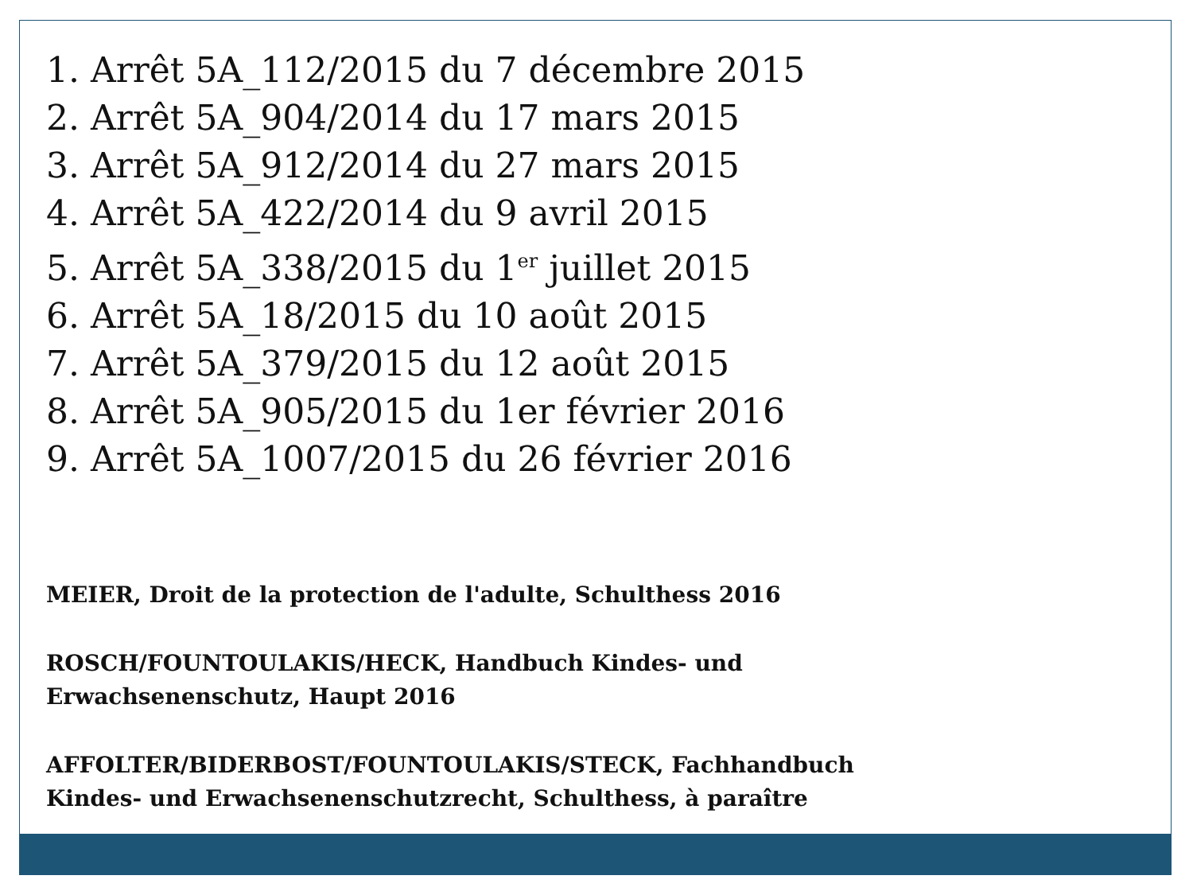1. Arrêt 5A_112/2015 du 7 décembre 2015
2. Arrêt 5A_904/2014 du 17 mars 2015
3. Arrêt 5A_912/2014 du 27 mars 2015
4. Arrêt 5A_422/2014 du 9 avril 2015
5. Arrêt 5A_338/2015 du 1<sup>er</sup> juillet 2015
6. Arrêt 5A_18/2015 du 10 août 2015
7. Arrêt 5A_379/2015 du 12 août 2015
8. Arrêt 5A_905/2015 du 1er février 2016
9. Arrêt 5A_1007/2015 du 26 février 2016
MEIER, Droit de la protection de l'adulte, Schulthess 2016
ROSCH/FOUNTOULAKIS/HECK, Handbuch Kindes- und
Erwachsenenschutz, Haupt 2016
AFFOLTER/BIDERBOST/FOUNTOULAKIS/STECK, Fachhandbuch
Kindes- und Erwachsenenschutzrecht, Schulthess, à paraître